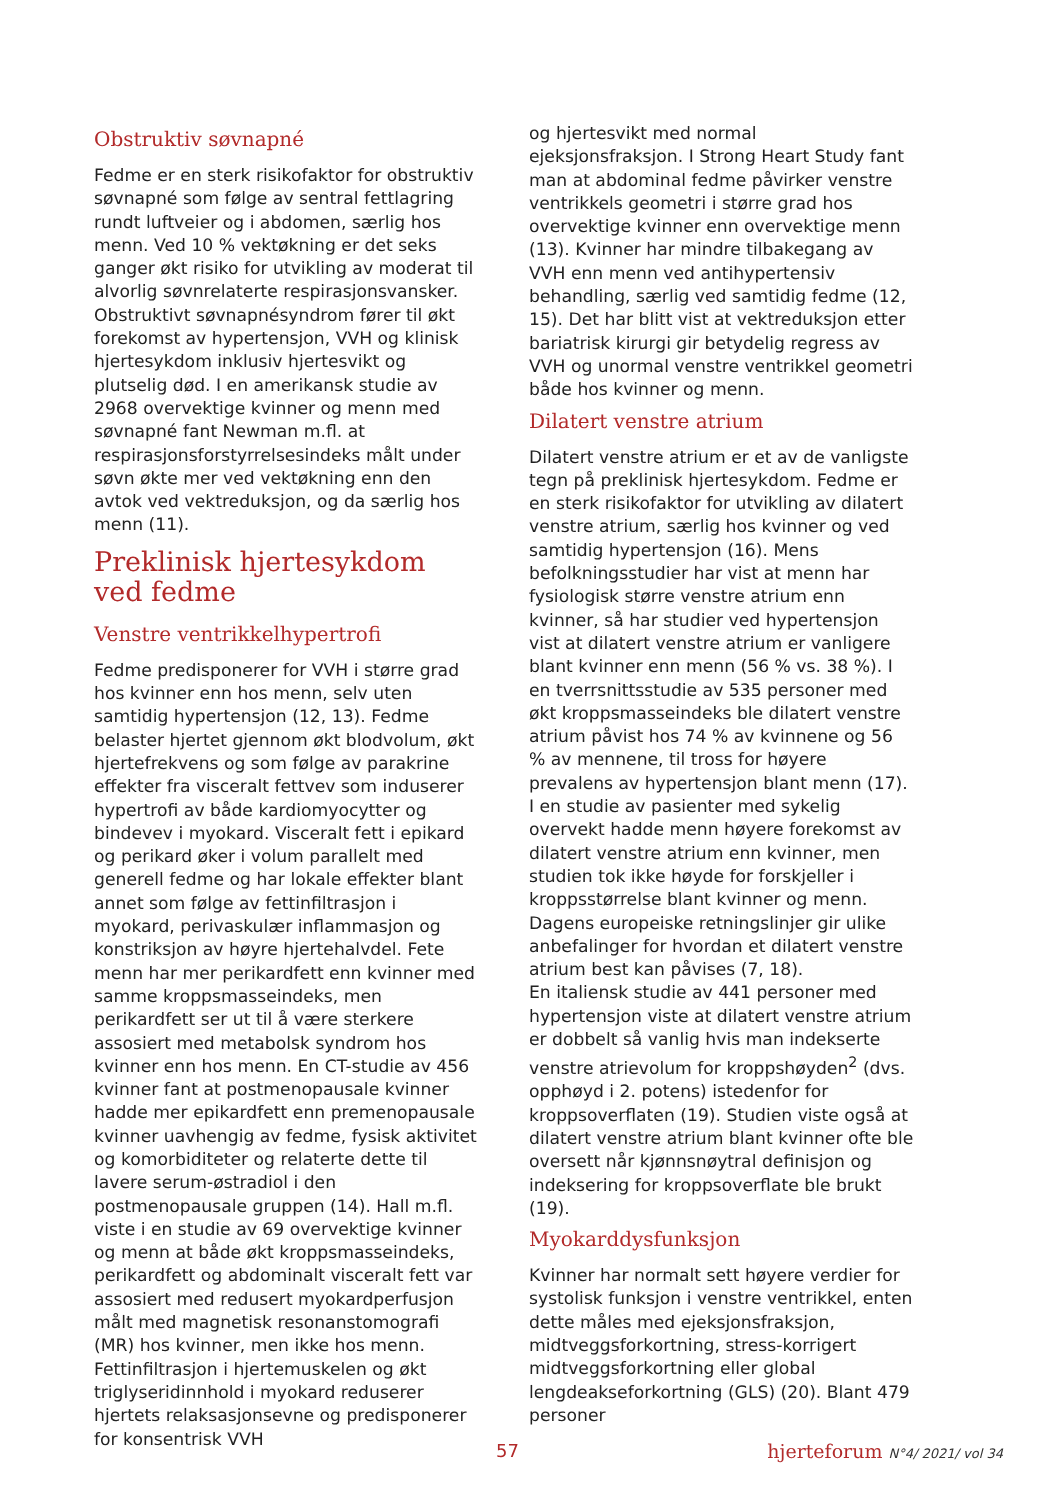Obstruktiv søvnapné
Fedme er en sterk risikofaktor for obstruktiv søvnapné som følge av sentral fettlagring rundt luftveier og i abdomen, særlig hos menn. Ved 10 % vektøkning er det seks ganger økt risiko for utvikling av moderat til alvorlig søvnrelaterte respirasjonsvansker. Obstruktivt søvnapnésyndrom fører til økt forekomst av hypertensjon, VVH og klinisk hjertesykdom inklusiv hjertesvikt og plutselig død. I en amerikansk studie av 2968 overvektige kvinner og menn med søvnapné fant Newman m.fl. at respirasjonsforstyrrelsesindeks målt under søvn økte mer ved vektøkning enn den avtok ved vektreduksjon, og da særlig hos menn (11).
Preklinisk hjertesykdom ved fedme
Venstre ventrikkelhypertrofi
Fedme predisponerer for VVH i større grad hos kvinner enn hos menn, selv uten samtidig hypertensjon (12, 13). Fedme belaster hjertet gjennom økt blodvolum, økt hjertefrekvens og som følge av parakrine effekter fra visceralt fettvev som induserer hypertrofi av både kardiomyocytter og bindevev i myokard. Visceralt fett i epikard og perikard øker i volum parallelt med generell fedme og har lokale effekter blant annet som følge av fettinfiltrasjon i myokard, perivaskulær inflammasjon og konstriksjon av høyre hjertehalvdel. Fete menn har mer perikardfett enn kvinner med samme kroppsmasseindeks, men perikardfett ser ut til å være sterkere assosiert med metabolsk syndrom hos kvinner enn hos menn. En CT-studie av 456 kvinner fant at postmenopausale kvinner hadde mer epikardfett enn premenopausale kvinner uavhengig av fedme, fysisk aktivitet og komorbiditeter og relaterte dette til lavere serum-østradiol i den postmenopausale gruppen (14). Hall m.fl. viste i en studie av 69 overvektige kvinner og menn at både økt kroppsmasseindeks, perikardfett og abdominalt visceralt fett var assosiert med redusert myokardperfusjon målt med magnetisk resonanstomografi (MR) hos kvinner, men ikke hos menn. Fettinfiltrasjon i hjertemuskelen og økt triglyseridinnhold i myokard reduserer hjertets relaksasjonsevne og predisponerer for konsentrisk VVH
og hjertesvikt med normal ejeksjonsfraksjon. I Strong Heart Study fant man at abdominal fedme påvirker venstre ventrikkels geometri i større grad hos overvektige kvinner enn overvektige menn (13). Kvinner har mindre tilbakegang av VVH enn menn ved antihypertensiv behandling, særlig ved samtidig fedme (12, 15). Det har blitt vist at vektreduksjon etter bariatrisk kirurgi gir betydelig regress av VVH og unormal venstre ventrikkel geometri både hos kvinner og menn.
Dilatert venstre atrium
Dilatert venstre atrium er et av de vanligste tegn på preklinisk hjertesykdom. Fedme er en sterk risikofaktor for utvikling av dilatert venstre atrium, særlig hos kvinner og ved samtidig hypertensjon (16). Mens befolkningsstudier har vist at menn har fysiologisk større venstre atrium enn kvinner, så har studier ved hypertensjon vist at dilatert venstre atrium er vanligere blant kvinner enn menn (56 % vs. 38 %). I en tverrsnittsstudie av 535 personer med økt kroppsmasseindeks ble dilatert venstre atrium påvist hos 74 % av kvinnene og 56 % av mennene, til tross for høyere prevalens av hypertensjon blant menn (17). I en studie av pasienter med sykelig overvekt hadde menn høyere forekomst av dilatert venstre atrium enn kvinner, men studien tok ikke høyde for forskjeller i kroppsstørrelse blant kvinner og menn. Dagens europeiske retningslinjer gir ulike anbefalinger for hvordan et dilatert venstre atrium best kan påvises (7, 18).
En italiensk studie av 441 personer med hypertensjon viste at dilatert venstre atrium er dobbelt så vanlig hvis man indekserte venstre atrievolum for kroppshøyden<sup>2</sup> (dvs. opphøyd i 2. potens) istedenfor for kroppsoverflaten (19). Studien viste også at dilatert venstre atrium blant kvinner ofte ble oversett når kjønnsnøytral definisjon og indeksering for kroppsoverflate ble brukt (19).
Myokarddysfunksjon
Kvinner har normalt sett høyere verdier for systolisk funksjon i venstre ventrikkel, enten dette måles med ejeksjonsfraksjon, midtveggsforkortning, stress-korrigert midtveggsforkortning eller global lengdeakseforkortning (GLS) (20). Blant 479 personer
57 hjerteforum N°4/ 2021/ vol 34